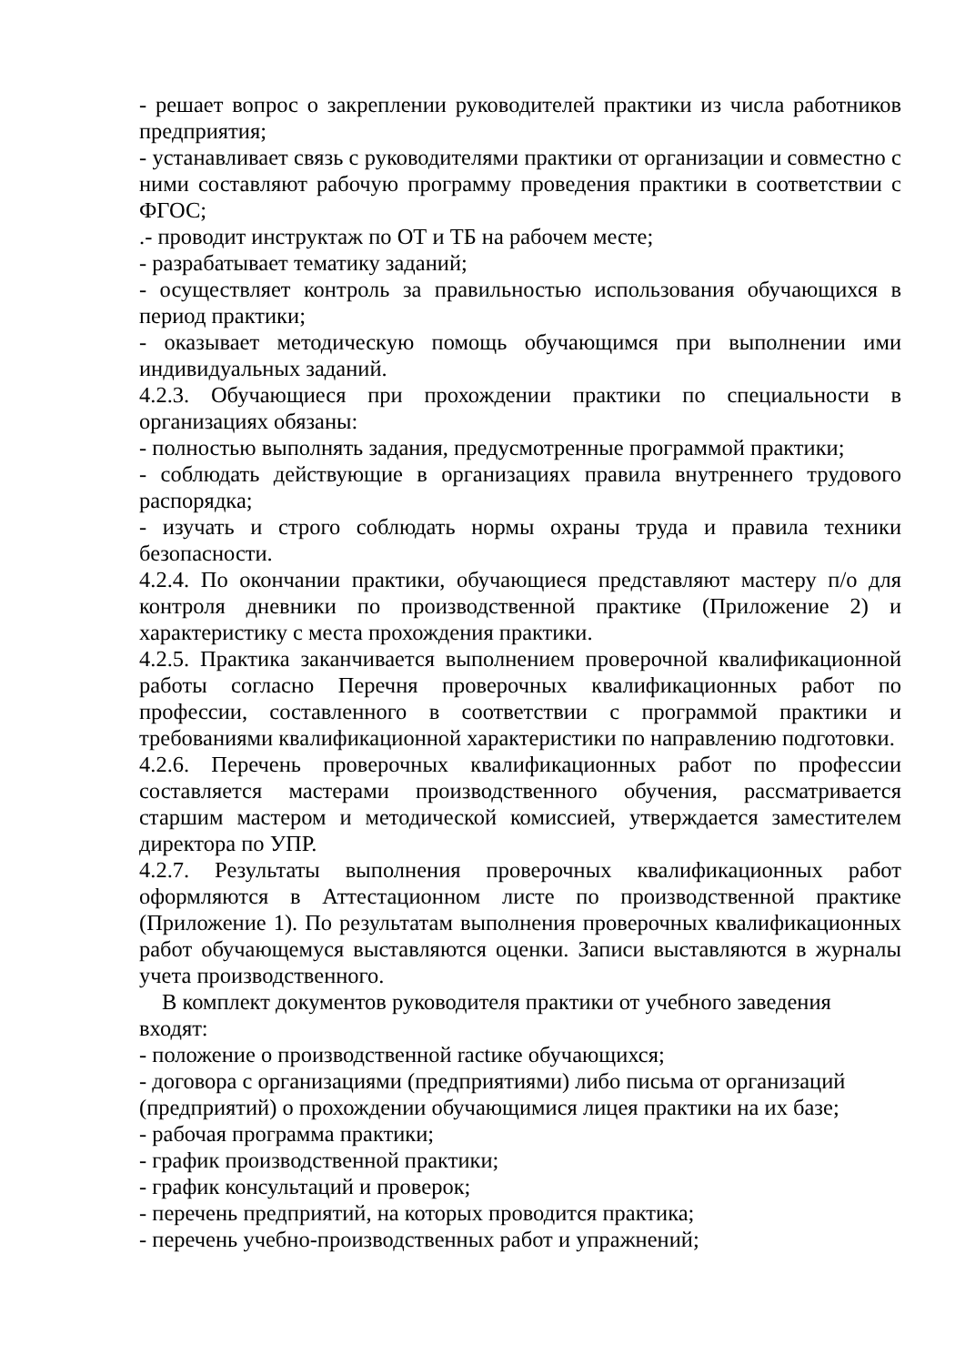- решает вопрос о закреплении руководителей практики из числа работников предприятия;
- устанавливает связь с руководителями практики от организации и совместно с ними составляют рабочую программу проведения практики в соответствии с ФГОС;
.- проводит инструктаж по ОТ и ТБ на рабочем месте;
- разрабатывает тематику заданий;
- осуществляет контроль за правильностью использования обучающихся в период практики;
- оказывает методическую помощь обучающимся при выполнении ими индивидуальных заданий.
4.2.3. Обучающиеся при прохождении практики по специальности в организациях обязаны:
- полностью выполнять задания, предусмотренные программой практики;
- соблюдать действующие в организациях правила внутреннего трудового распорядка;
- изучать и строго соблюдать нормы охраны труда и правила техники безопасности.
4.2.4. По окончании практики, обучающиеся представляют мастеру п/о для контроля дневники по производственной практике (Приложение 2) и характеристику с места прохождения практики.
4.2.5. Практика заканчивается выполнением проверочной квалификационной работы согласно Перечня проверочных квалификационных работ по профессии, составленного в соответствии с программой практики и требованиями квалификационной характеристики по направлению подготовки.
4.2.6. Перечень проверочных квалификационных работ по профессии составляется мастерами производственного обучения, рассматривается старшим мастером и методической комиссией, утверждается заместителем директора по УПР.
4.2.7. Результаты выполнения проверочных квалификационных работ оформляются в Аттестационном листе по производственной практике (Приложение 1). По результатам выполнения проверочных квалификационных работ обучающемуся выставляются оценки. Записи выставляются в журналы учета производственного.
В комплект документов руководителя практики от учебного заведения
входят:
- положение о производственной ractике обучающихся;
- договора с организациями (предприятиями) либо письма от организаций (предприятий) о прохождении обучающимися лицея практики на их базе;
- рабочая программа практики;
- график производственной практики;
- график консультаций и проверок;
- перечень предприятий, на которых проводится практика;
- перечень учебно-производственных работ и упражнений;